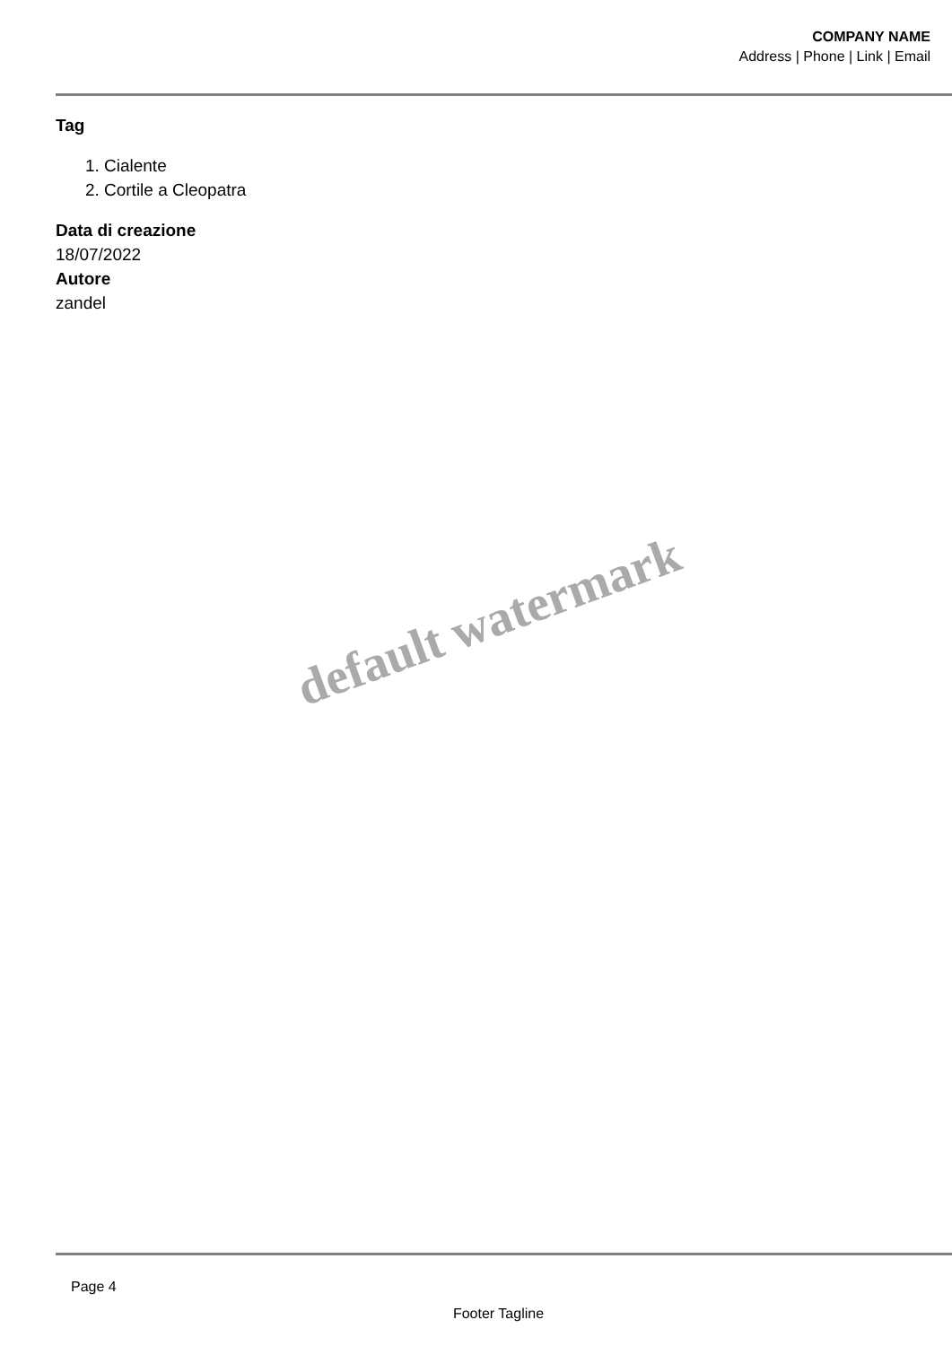COMPANY NAME
Address | Phone | Link | Email
Tag
1. Cialente
2. Cortile a Cleopatra
Data di creazione
18/07/2022
Autore
zandel
default watermark
Page 4
Footer Tagline